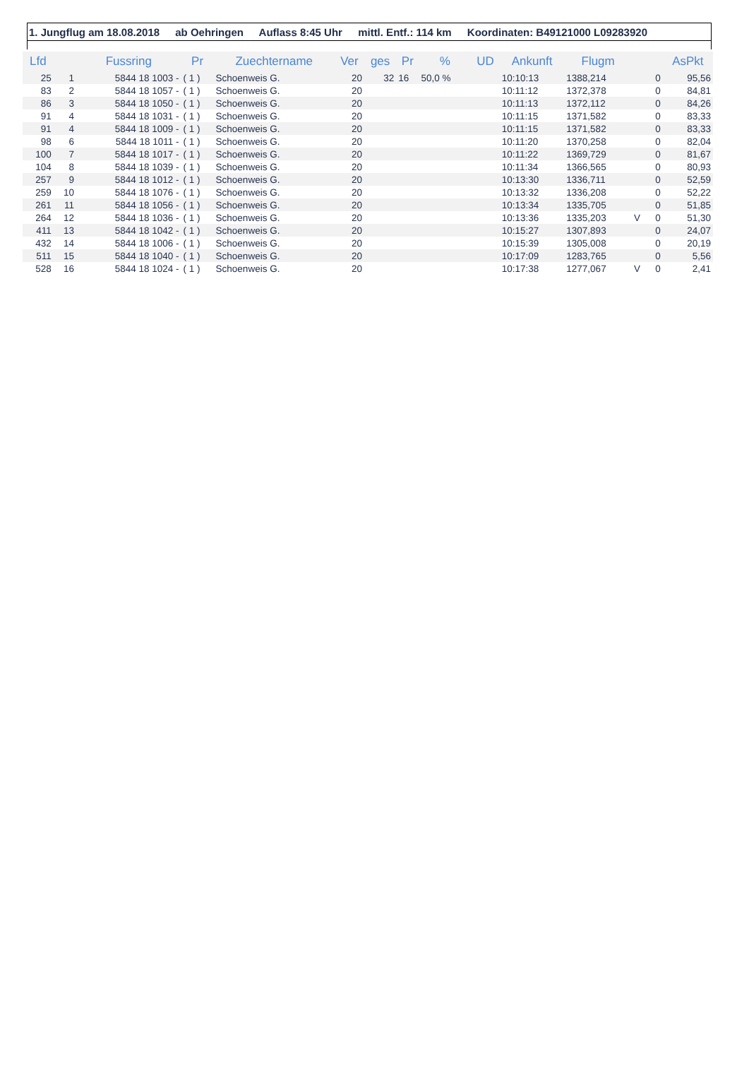1. Jungflug am 18.08.2018 ab Oehringen Auflass 8:45 Uhr mittl. Entf.: 114 km Koordinaten: B49121000 L09283920
| Lfd | | Fussring | Pr | Zuechtername | Ver | ges | Pr | % | UD | Ankunft | Flugm | | | AsPkt |
| --- | --- | --- | --- | --- | --- | --- | --- | --- | --- | --- | --- | --- | --- | --- |
| 25 | 1 | 5844 18 1003 - | ( 1 ) | Schoenweis G. | 20 | 32 | 16 | 50,0 % | | 10:10:13 | 1388,214 | | 0 | 95,56 |
| 83 | 2 | 5844 18 1057 - | ( 1 ) | Schoenweis G. | 20 | | | | | 10:11:12 | 1372,378 | | 0 | 84,81 |
| 86 | 3 | 5844 18 1050 - | ( 1 ) | Schoenweis G. | 20 | | | | | 10:11:13 | 1372,112 | | 0 | 84,26 |
| 91 | 4 | 5844 18 1031 - | ( 1 ) | Schoenweis G. | 20 | | | | | 10:11:15 | 1371,582 | | 0 | 83,33 |
| 91 | 4 | 5844 18 1009 - | ( 1 ) | Schoenweis G. | 20 | | | | | 10:11:15 | 1371,582 | | 0 | 83,33 |
| 98 | 6 | 5844 18 1011 - | ( 1 ) | Schoenweis G. | 20 | | | | | 10:11:20 | 1370,258 | | 0 | 82,04 |
| 100 | 7 | 5844 18 1017 - | ( 1 ) | Schoenweis G. | 20 | | | | | 10:11:22 | 1369,729 | | 0 | 81,67 |
| 104 | 8 | 5844 18 1039 - | ( 1 ) | Schoenweis G. | 20 | | | | | 10:11:34 | 1366,565 | | 0 | 80,93 |
| 257 | 9 | 5844 18 1012 - | ( 1 ) | Schoenweis G. | 20 | | | | | 10:13:30 | 1336,711 | | 0 | 52,59 |
| 259 | 10 | 5844 18 1076 - | ( 1 ) | Schoenweis G. | 20 | | | | | 10:13:32 | 1336,208 | | 0 | 52,22 |
| 261 | 11 | 5844 18 1056 - | ( 1 ) | Schoenweis G. | 20 | | | | | 10:13:34 | 1335,705 | | 0 | 51,85 |
| 264 | 12 | 5844 18 1036 - | ( 1 ) | Schoenweis G. | 20 | | | | | 10:13:36 | 1335,203 | V | 0 | 51,30 |
| 411 | 13 | 5844 18 1042 - | ( 1 ) | Schoenweis G. | 20 | | | | | 10:15:27 | 1307,893 | | 0 | 24,07 |
| 432 | 14 | 5844 18 1006 - | ( 1 ) | Schoenweis G. | 20 | | | | | 10:15:39 | 1305,008 | | 0 | 20,19 |
| 511 | 15 | 5844 18 1040 - | ( 1 ) | Schoenweis G. | 20 | | | | | 10:17:09 | 1283,765 | | 0 | 5,56 |
| 528 | 16 | 5844 18 1024 - | ( 1 ) | Schoenweis G. | 20 | | | | | 10:17:38 | 1277,067 | V | 0 | 2,41 |